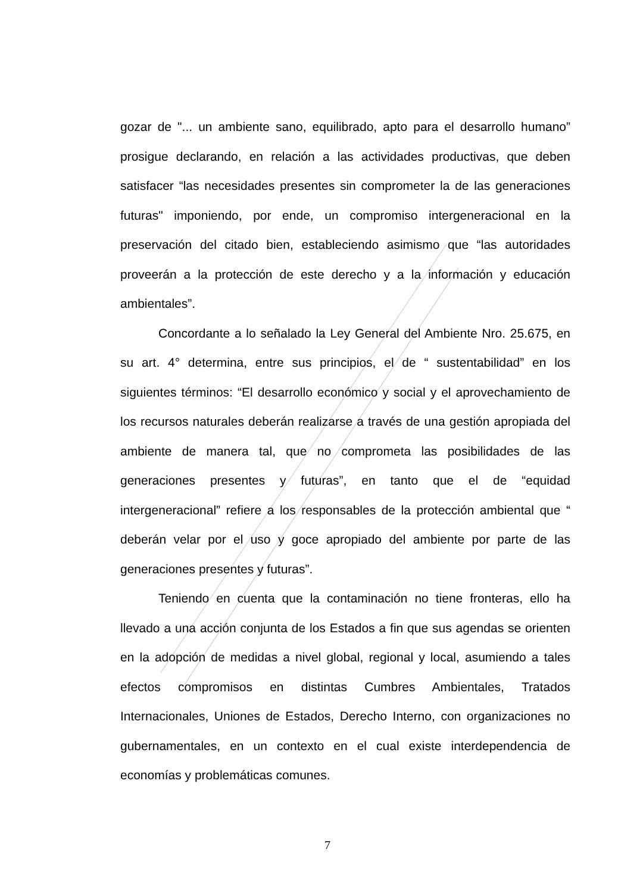gozar de "... un ambiente sano, equilibrado, apto para el desarrollo humano” prosigue declarando, en relación a las actividades productivas, que deben satisfacer “las necesidades presentes sin comprometer la de las generaciones futuras" imponiendo, por ende, un compromiso intergeneracional en la preservación del citado bien, estableciendo asimismo que “las autoridades proveerán a la protección de este derecho y a la información y educación ambientales”.
Concordante a lo señalado la Ley General del Ambiente Nro. 25.675, en su art. 4° determina, entre sus principios, el de “ sustentabilidad” en los siguientes términos: “El desarrollo económico y social y el aprovechamiento de los recursos naturales deberán realizarse a través de una gestión apropiada del ambiente de manera tal, que no comprometa las posibilidades de las generaciones presentes y futuras”, en tanto que el de “equidad intergeneracional” refiere a los responsables de la protección ambiental que “ deberán velar por el uso y goce apropiado del ambiente por parte de las generaciones presentes y futuras”.
Teniendo en cuenta que la contaminación no tiene fronteras, ello ha llevado a una acción conjunta de los Estados a fin que sus agendas se orienten en la adopción de medidas a nivel global, regional y local, asumiendo a tales efectos compromisos en distintas Cumbres Ambientales, Tratados Internacionales, Uniones de Estados, Derecho Interno, con organizaciones no gubernamentales, en un contexto en el cual existe interdependencia de economías y problemáticas comunes.
7